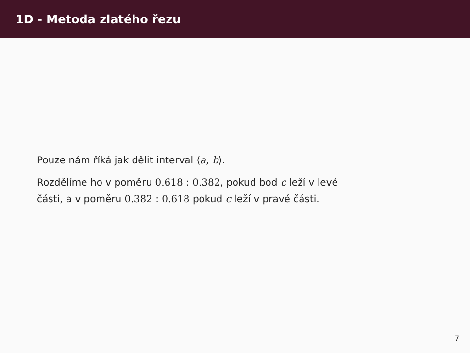1D - Metoda zlatého řezu
Pouze nám říká jak dělit interval ⟨a, b⟩.
Rozdělíme ho v poměru 0.618 : 0.382, pokud bod c leží v levé
části, a v poměru 0.382 : 0.618 pokud c leží v pravé části.
7